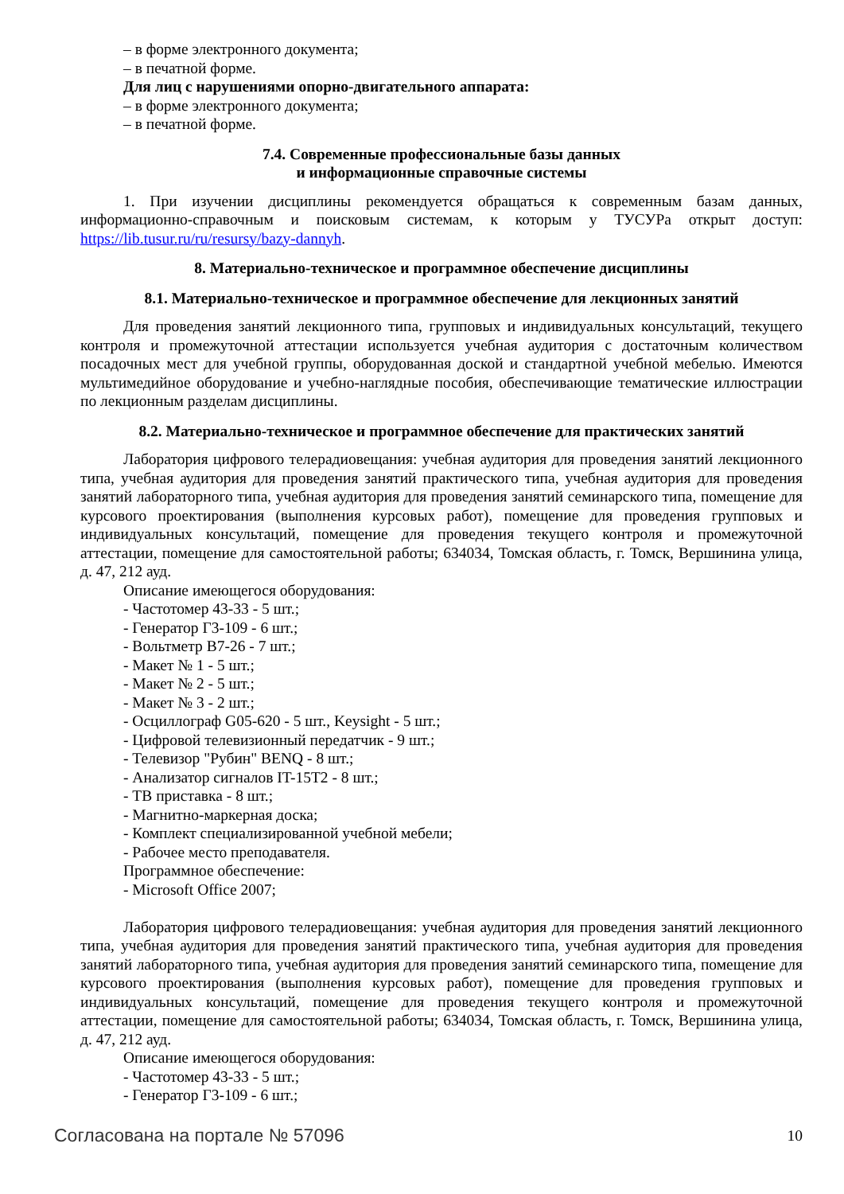– в форме электронного документа;
– в печатной форме.
Для лиц с нарушениями опорно-двигательного аппарата:
– в форме электронного документа;
– в печатной форме.
7.4. Современные профессиональные базы данных
и информационные справочные системы
1. При изучении дисциплины рекомендуется обращаться к современным базам данных, информационно-справочным и поисковым системам, к которым у ТУСУРа открыт доступ: https://lib.tusur.ru/ru/resursy/bazy-dannyh.
8. Материально-техническое и программное обеспечение дисциплины
8.1. Материально-техническое и программное обеспечение для лекционных занятий
Для проведения занятий лекционного типа, групповых и индивидуальных консультаций, текущего контроля и промежуточной аттестации используется учебная аудитория с достаточным количеством посадочных мест для учебной группы, оборудованная доской и стандартной учебной мебелью. Имеются мультимедийное оборудование и учебно-наглядные пособия, обеспечивающие тематические иллюстрации по лекционным разделам дисциплины.
8.2. Материально-техническое и программное обеспечение для практических занятий
Лаборатория цифрового телерадиовещания: учебная аудитория для проведения занятий лекционного типа, учебная аудитория для проведения занятий практического типа, учебная аудитория для проведения занятий лабораторного типа, учебная аудитория для проведения занятий семинарского типа, помещение для курсового проектирования (выполнения курсовых работ), помещение для проведения групповых и индивидуальных консультаций, помещение для проведения текущего контроля и промежуточной аттестации, помещение для самостоятельной работы; 634034, Томская область, г. Томск, Вершинина улица, д. 47, 212 ауд.
Описание имеющегося оборудования:
- Частотомер 43-33 - 5 шт.;
- Генератор Г3-109 - 6 шт.;
- Вольтметр В7-26 - 7 шт.;
- Макет № 1 - 5 шт.;
- Макет № 2 - 5 шт.;
- Макет № 3 - 2 шт.;
- Осциллограф G05-620 - 5 шт., Keysight - 5 шт.;
- Цифровой телевизионный передатчик - 9 шт.;
- Телевизор "Рубин" BENQ - 8 шт.;
- Анализатор сигналов IT-15T2 - 8 шт.;
- ТВ приставка - 8 шт.;
- Магнитно-маркерная доска;
- Комплект специализированной учебной мебели;
- Рабочее место преподавателя.
Программное обеспечение:
- Microsoft Office 2007;
Лаборатория цифрового телерадиовещания: учебная аудитория для проведения занятий лекционного типа, учебная аудитория для проведения занятий практического типа, учебная аудитория для проведения занятий лабораторного типа, учебная аудитория для проведения занятий семинарского типа, помещение для курсового проектирования (выполнения курсовых работ), помещение для проведения групповых и индивидуальных консультаций, помещение для проведения текущего контроля и промежуточной аттестации, помещение для самостоятельной работы; 634034, Томская область, г. Томск, Вершинина улица, д. 47, 212 ауд.
Описание имеющегося оборудования:
- Частотомер 43-33 - 5 шт.;
- Генератор Г3-109 - 6 шт.;
Согласована на портале № 57096 10